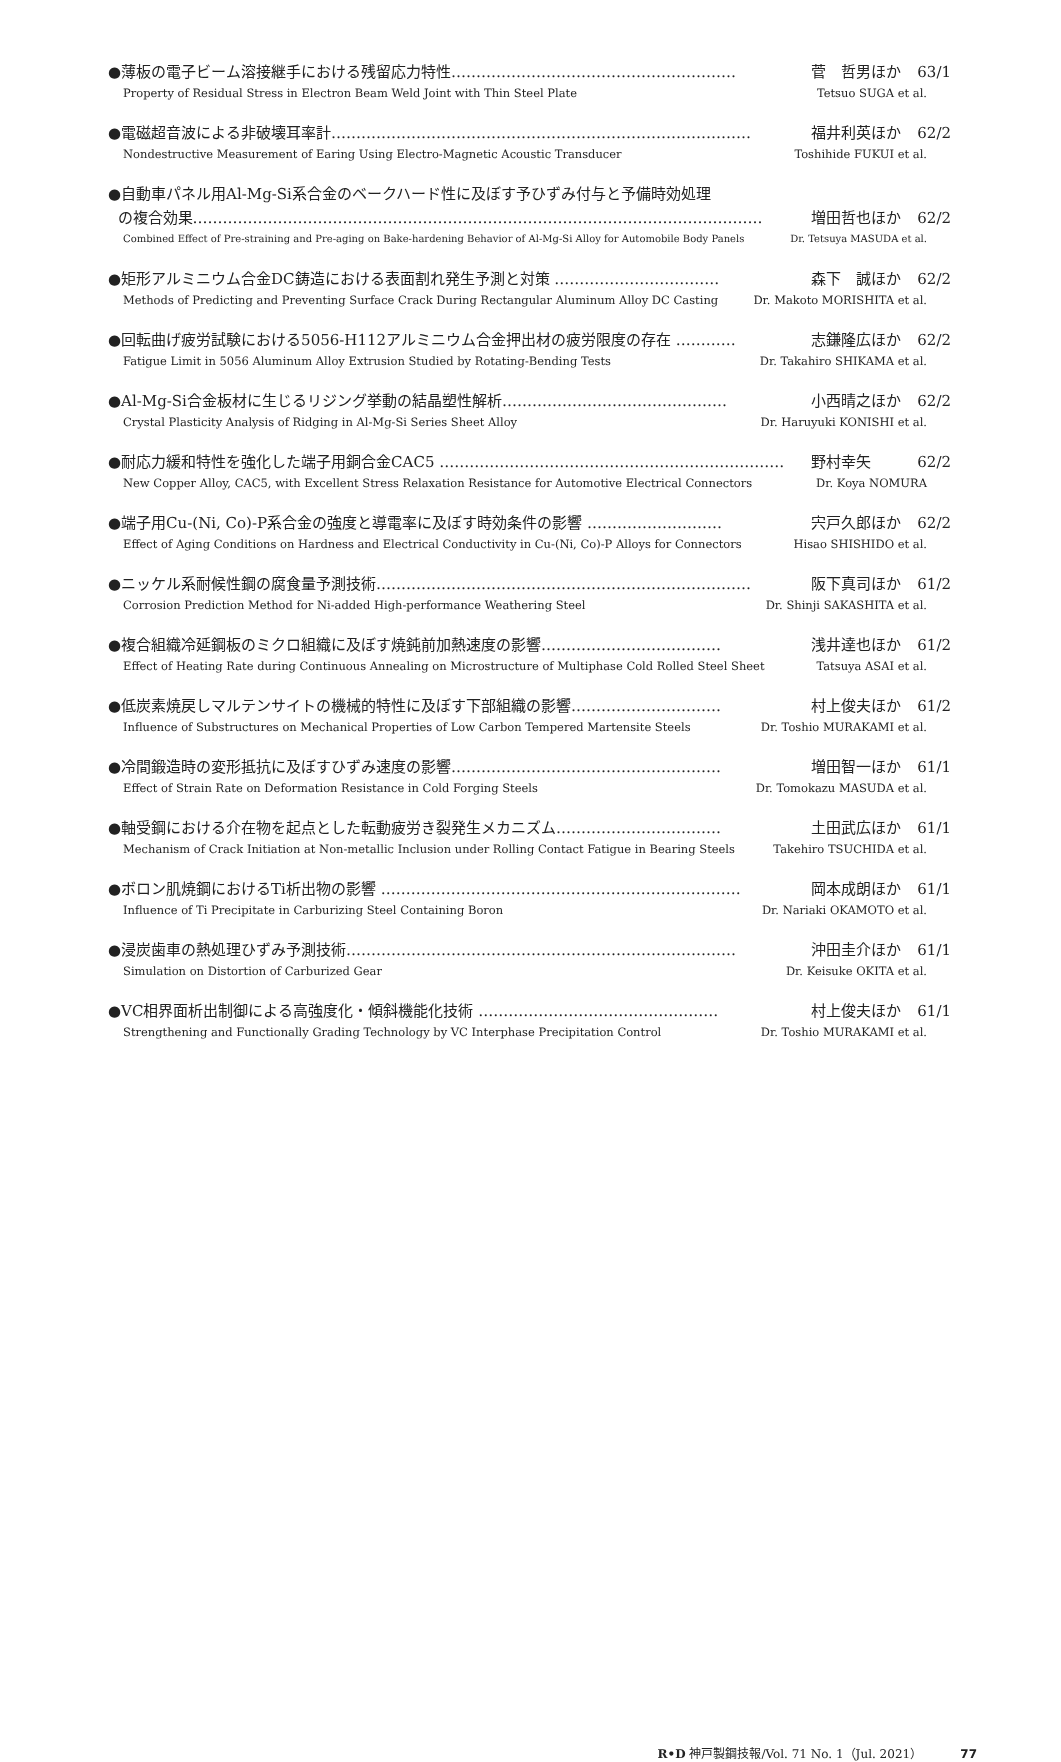●薄板の電子ビーム溶接継手における残留応力特性………………………………………………… 菅　哲男ほか 63/1
Property of Residual Stress in Electron Beam Weld Joint with Thin Steel Plate Tetsuo SUGA et al.
●電磁超音波による非破壊耳率計………………………………………………………………………… 福井利英ほか 62/2
Nondestructive Measurement of Earing Using Electro-Magnetic Acoustic Transducer Toshihide FUKUI et al.
●自動車パネル用Al-Mg-Si系合金のベークハード性に及ぼす予ひずみ付与と予備時効処理
の複合効果…………………………………………………………………………………………………… 増田哲也ほか 62/2
Combined Effect of Pre-straining and Pre-aging on Bake-hardening Behavior of Al-Mg-Si Alloy for Automobile Body Panels Dr. Tetsuya MASUDA et al.
●矩形アルミニウム合金DC鋳造における表面割れ発生予測と対策 …………………………… 森下　誠ほか 62/2
Methods of Predicting and Preventing Surface Crack During Rectangular Aluminum Alloy DC Casting Dr. Makoto MORISHITA et al.
●回転曲げ疲労試験における5056-H112アルミニウム合金押出材の疲労限度の存在 ………… 志鎌隆広ほか 62/2
Fatigue Limit in 5056 Aluminum Alloy Extrusion Studied by Rotating-Bending Tests Dr. Takahiro SHIKAMA et al.
●Al-Mg-Si合金板材に生じるリジング挙動の結晶塑性解析……………………………………… 小西晴之ほか 62/2
Crystal Plasticity Analysis of Ridging in Al-Mg-Si Series Sheet Alloy Dr. Haruyuki KONISHI et al.
●耐応力緩和特性を強化した端子用銅合金CAC5 …………………………………………………………… 野村幸矢 62/2
New Copper Alloy, CAC5, with Excellent Stress Relaxation Resistance for Automotive Electrical Connectors Dr. Koya NOMURA
●端子用Cu-(Ni, Co)-P系合金の強度と導電率に及ぼす時効条件の影響 ……………………… 宍戸久郎ほか 62/2
Effect of Aging Conditions on Hardness and Electrical Conductivity in Cu-(Ni, Co)-P Alloys for Connectors Hisao SHISHIDO et al.
●ニッケル系耐候性鋼の腐食量予測技術………………………………………………………………… 阪下真司ほか 61/2
Corrosion Prediction Method for Ni-added High-performance Weathering Steel Dr. Shinji SAKASHITA et al.
●複合組織冷延鋼板のミクロ組織に及ぼす焼鈍前加熱速度の影響……………………………… 浅井達也ほか 61/2
Effect of Heating Rate during Continuous Annealing on Microstructure of Multiphase Cold Rolled Steel Sheet Tatsuya ASAI et al.
●低炭素焼戻しマルテンサイトの機械的特性に及ぼす下部組織の影響………………………… 村上俊夫ほか 61/2
Influence of Substructures on Mechanical Properties of Low Carbon Tempered Martensite Steels Dr. Toshio MURAKAMI et al.
●冷間鍛造時の変形抵抗に及ぼすひずみ速度の影響……………………………………………… 増田智一ほか 61/1
Effect of Strain Rate on Deformation Resistance in Cold Forging Steels Dr. Tomokazu MASUDA et al.
●軸受鋼における介在物を起点とした転動疲労き裂発生メカニズム…………………………… 土田武広ほか 61/1
Mechanism of Crack Initiation at Non-metallic Inclusion under Rolling Contact Fatigue in Bearing Steels Takehiro TSUCHIDA et al.
●ボロン肌焼鋼におけるTi析出物の影響 ……………………………………………………………… 岡本成朗ほか 61/1
Influence of Ti Precipitate in Carburizing Steel Containing Boron Dr. Nariaki OKAMOTO et al.
●浸炭歯車の熱処理ひずみ予測技術…………………………………………………………………… 沖田圭介ほか 61/1
Simulation on Distortion of Carburized Gear Dr. Keisuke OKITA et al.
●VC相界面析出制御による高強度化・傾斜機能化技術 ………………………………………… 村上俊夫ほか 61/1
Strengthening and Functionally Grading Technology by VC Interphase Precipitation Control Dr. Toshio MURAKAMI et al.
R•D 神戸製鋼技報/Vol. 71 No. 1（Jul. 2021） 77